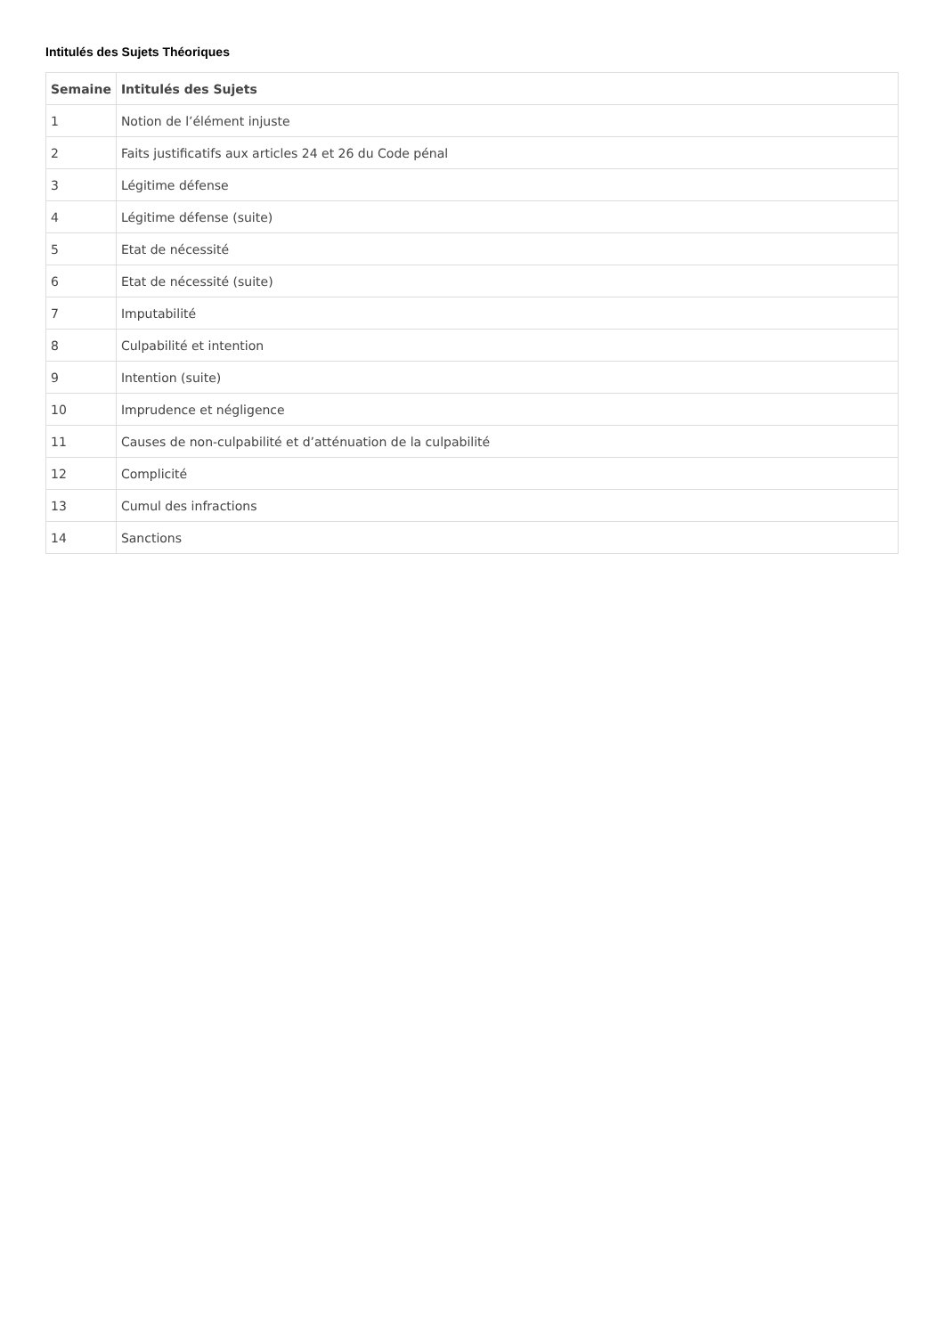Intitulés des Sujets Théoriques
| Semaine | Intitulés des Sujets |
| --- | --- |
| 1 | Notion de l’élément injuste |
| 2 | Faits justificatifs aux articles 24 et 26 du Code pénal |
| 3 | Légitime défense |
| 4 | Légitime défense (suite) |
| 5 | Etat de nécessité |
| 6 | Etat de nécessité (suite) |
| 7 | Imputabilité |
| 8 | Culpabilité et intention |
| 9 | Intention (suite) |
| 10 | Imprudence et négligence |
| 11 | Causes de non-culpabilité et d’atténuation de la culpabilité |
| 12 | Complicité |
| 13 | Cumul des infractions |
| 14 | Sanctions |